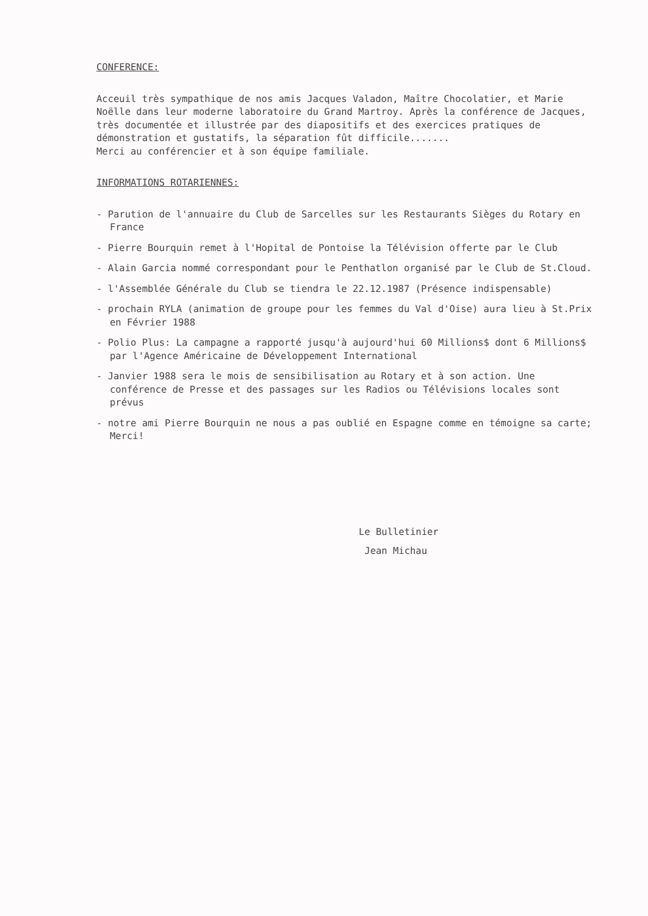CONFERENCE:
Acceuil très sympathique de nos amis Jacques Valadon, Maître Chocolatier, et Marie Noëlle dans leur moderne laboratoire du Grand Martroy. Après la conférence de Jacques, très documentée et illustrée par des diapositifs et des exercices pratiques de démonstration et gustatifs, la séparation fût difficile.......
Merci au conférencier et à son équipe familiale.
INFORMATIONS ROTARIENNES:
- Parution de l'annuaire du Club de Sarcelles sur les Restaurants Sièges du Rotary en France
- Pierre Bourquin remet à l'Hopital de Pontoise la Télévision offerte par le Club
- Alain Garcia nommé correspondant pour le Penthatlon organisé par le Club de St.Cloud.
- l'Assemblée Générale du Club se tiendra le 22.12.1987 (Présence indispensable)
- prochain RYLA (animation de groupe pour les femmes du Val d'Oise) aura lieu à St.Prix en Février 1988
- Polio Plus: La campagne a rapporté jusqu'à aujourd'hui 60 Millions$ dont 6 Millions$ par l'Agence Américaine de Développement International
- Janvier 1988 sera le mois de sensibilisation au Rotary et à son action. Une conférence de Presse et des passages sur les Radios ou Télévisions locales sont prévus
- notre ami Pierre Bourquin ne nous a pas oublié en Espagne comme en témoigne sa carte; Merci!
Le Bulletinier
Jean Michau